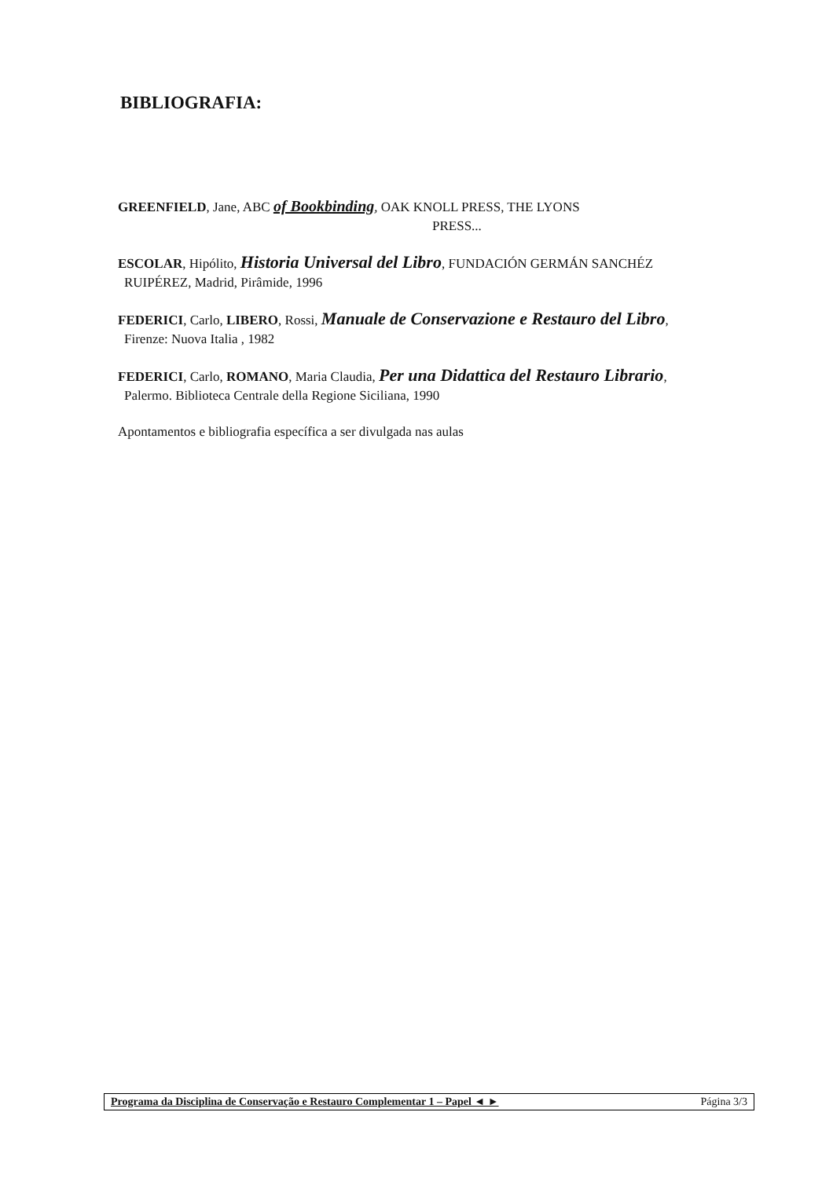BIBLIOGRAFIA:
GREENFIELD, Jane, ABC of Bookbinding, OAK KNOLL PRESS, THE LYONS
PRESS...
ESCOLAR, Hipólito, Historia Universal del Libro, FUNDACIÓN GERMÁN SANCHÉZ RUIPÉREZ, Madrid, Pirâmide, 1996
FEDERICI, Carlo, LIBERO, Rossi, Manuale de Conservazione e Restauro del Libro, Firenze: Nuova Italia , 1982
FEDERICI, Carlo, ROMANO, Maria Claudia, Per una Didattica del Restauro Librario, Palermo. Biblioteca Centrale della Regione Siciliana, 1990
Apontamentos e bibliografia específica a ser divulgada nas aulas
Programa da Disciplina de Conservação e Restauro Complementar 1 – Papel ◄ ► Página 3/3